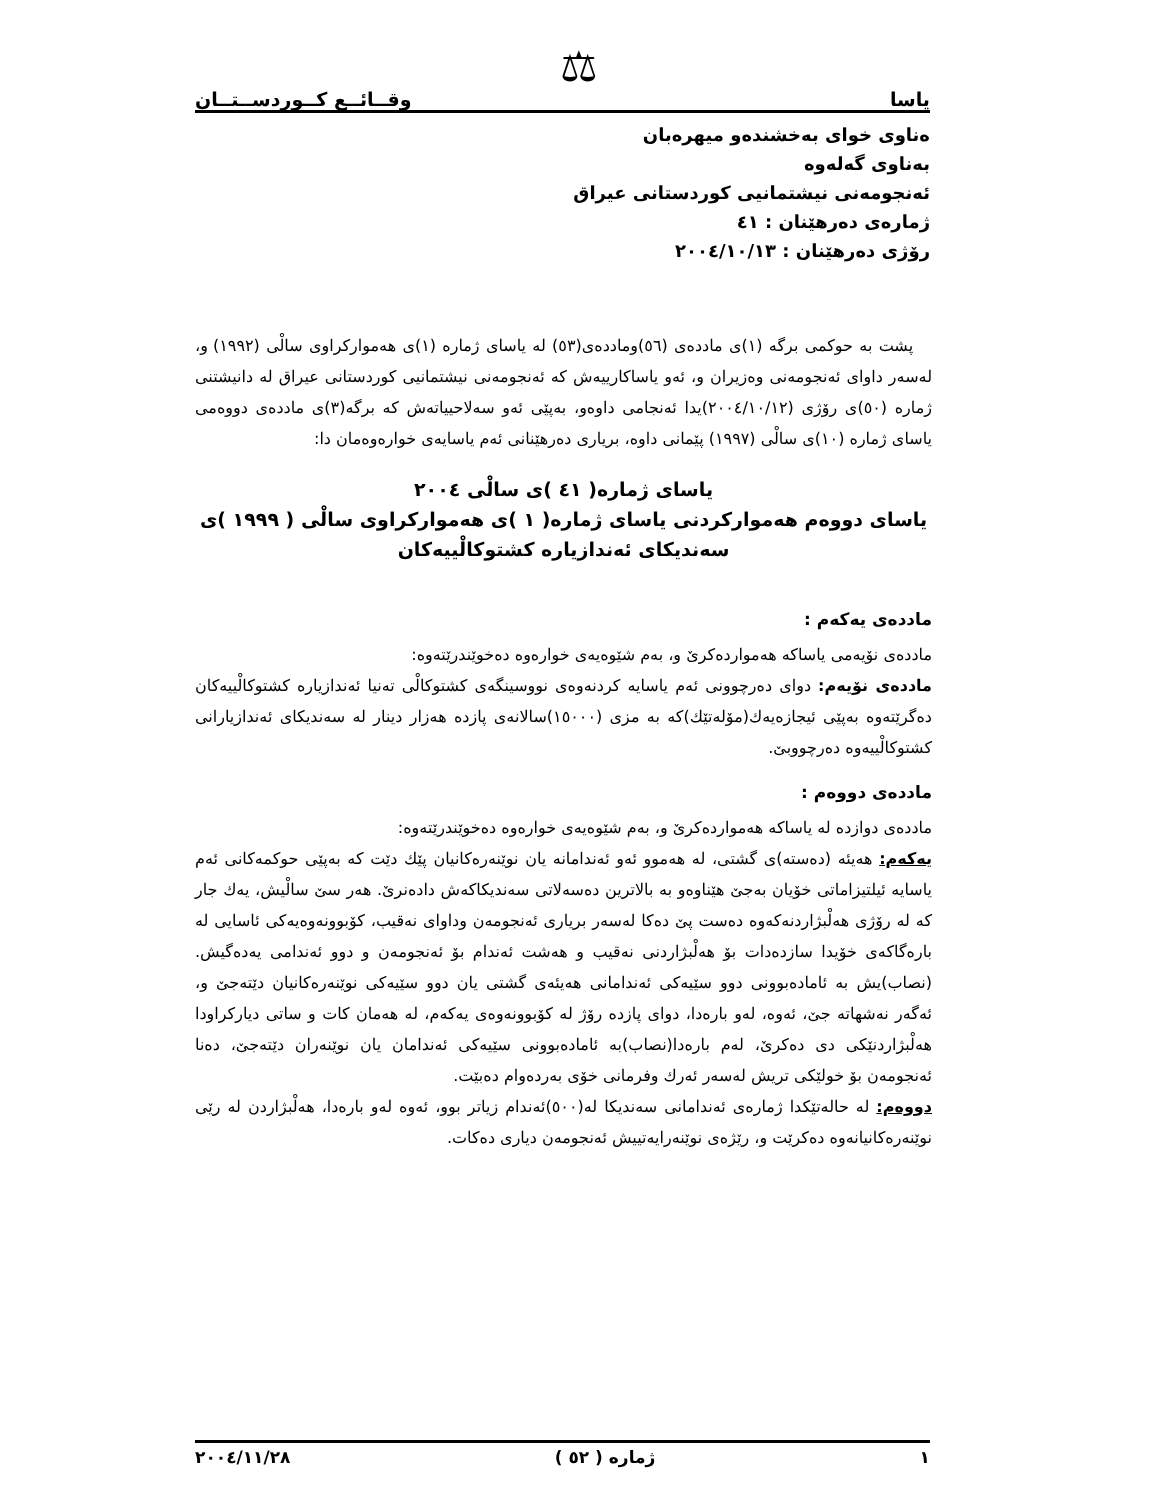یاسا وقــائــع كــوردســتــان ⚖
ەناوی خوای بەخشندەو میهرەبان
بەناوی گەلەوە
ئەنجومەنی نیشتمانیی كوردستانی عیراق
ژمارەی دەرهێنان : ٤١
رۆژی دەرهێنان : ٢٠٠٤/١٠/١٣
پشت بە حوكمی برگە (١)ی ماددەی (٥٦)وماددەی(٥٣) لە یاسای ژمارە (١)ی هەمواركراوی سالْی (١٩٩٢) و، لەسەر داوای ئەنجومەنی وەزیران و، ئەو یاساكارییەش كە ئەنجومەنی نیشتمانیی كوردستانی عیراق لە دانیشتنی ژمارە (٥٠)ی رۆژی (٢٠٠٤/١٠/١٢)یدا ئەنجامی داوەو، بەپێی ئەو سەلاحییاتەش كە برگە(٣)ی ماددەی دووەمی یاسای ژمارە (١٠)ی سالْی (١٩٩٧) پێمانی داوە، بریاری دەرهێنانی ئەم یاسایەی خوارەوەمان دا:
یاسای ژمارە( ٤١ )ی سالْی ٢٠٠٤
یاسای دووەم هەمواركردنی یاسای ژمارە( ١ )ی هەمواركراوی سالْی ( ١٩٩٩ )ی
سەندیكای ئەندازیارە كشتوكالْییەكان
ماددەی یەكەم :
ماددەی نۆیەمی یاساكە هەمواردەكرێ و، بەم شێوەیەی خوارەوە دەخوێندرێتەوە:
ماددەی نۆیەم: دوای دەرچوونی ئەم یاسایە كردنەوەی نووسینگەی كشتوكالْی تەنیا ئەندازیارە كشتوكالْییەكان دەگرێتەوە بەپێی ئیجازەیەك(مۆلەتێك)كە بە مزی (١٥٠٠٠)سالانەی پازدە هەزار دینار لە سەندیكای ئەندازیارانی كشتوكالْییەوە دەرچووبێ.
ماددەی دووەم :
ماددەی دوازدە لە یاساكە هەمواردەكرێ و، بەم شێوەیەی خوارەوە دەخوێندرێتەوە:
یەكەم: هەیئە (دەستە)ی گشتی، لە هەموو ئەو ئەندامانە یان نوێنەرەكانیان پێك دێت كە بەپێی حوكمەكانی ئەم یاسایە ئیلتیزاماتی خۆیان بەجێ هێناوەو بە بالاترین دەسەلاتی سەندیكاكەش دادەنرێ. هەر سێ سالْیش، یەك جار كە لە رۆژی هەلْبژاردنەكەوە دەست پێ دەكا لەسەر بریاری ئەنجومەن وداوای نەقیب، كۆبوونەوەیەكی ئاسایی لە بارەگاكەی خۆیدا سازدەدات بۆ هەلْبژاردنی نەقیب و هەشت ئەندام بۆ ئەنجومەن و دوو ئەندامی یەدەگیش. (نصاب)یش بە ئامادەبوونی دوو سێیەكی ئەندامانی هەیئەی گشتی یان دوو سێیەكی نوێنەرەكانیان دێتەجێ و، ئەگەر نەشهاتە جێ، ئەوە، لەو بارەدا، دوای پازدە رۆژ لە كۆبوونەوەی یەكەم، لە هەمان كات و ساتی دیاركراودا هەلْبژاردنێكی دی دەكرێ، لەم بارەدا(نصاب)بە ئامادەبوونی سێیەكی ئەندامان یان نوێنەران دێتەجێ، دەنا ئەنجومەن بۆ خولێكی تریش لەسەر ئەرك وفرمانی خۆی بەردەوام دەبێت.
دووەم: لە حالەتێكدا ژمارەی ئەندامانی سەندیكا لە(٥٠٠)ئەندام زیاتر بوو، ئەوە لەو بارەدا، هەلْبژاردن لە رێی نوێنەرەكانیانەوە دەكرێت و، رێژەی نوێنەرایەتییش ئەنجومەن دیاری دەكات.
١ ژمارە ( ٥٢ ) ٢٠٠٤/١١/٢٨